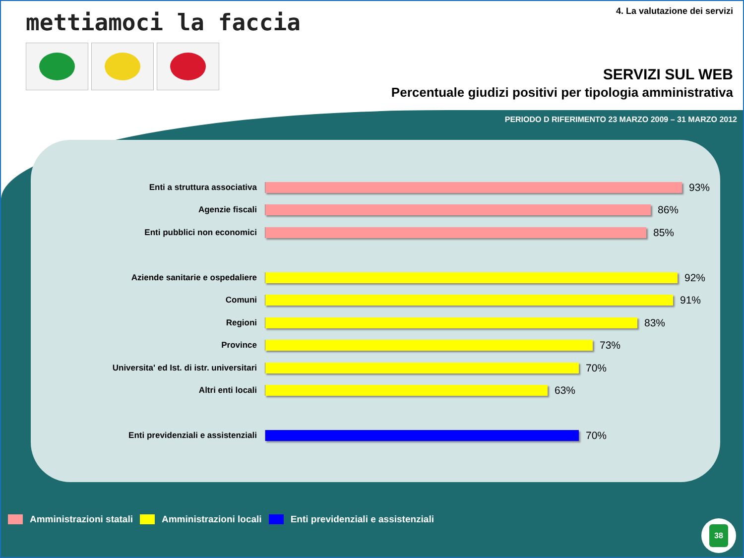mettiamoci la faccia
4. La valutazione dei servizi
SERVIZI SUL WEB
Percentuale giudizi positivi per tipologia amministrativa
PERIODO D RIFERIMENTO 23 MARZO 2009 – 31 MARZO 2012
Enti a struttura associativa
93%
Agenzie fiscali
86%
Enti pubblici non economici
85%
Aziende sanitarie e ospedaliere
92%
Comuni
91%
Regioni
83%
Province
73%
Universita' ed Ist. di istr. universitari
70%
Altri enti locali
63%
Enti previdenziali e assistenziali
70%
Amministrazioni statali Amministrazioni locali Enti previdenziali e assistenziali
38